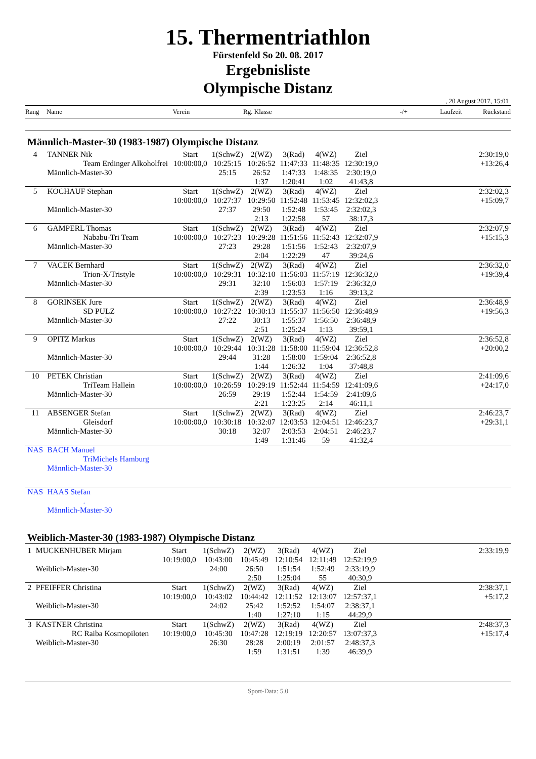15. Thermentriathlon
Fürstenfeld So 20. 08. 2017
Ergebnisliste
Olympische Distanz
, 20 August 2017, 15:01
Rang Name Verein Rg. Klasse -/+ Laufzeit Rückstand
Männlich-Master-30 (1983-1987) Olympische Distanz
| 4 | TANNER Nik | Start | 1(SchwZ) | 2(WZ) | 3(Rad) | 4(WZ) | Ziel | 2:30:19,0 |
| | Team Erdinger Alkoholfrei | 10:00:00,0 | 10:25:15 | 10:26:52 | 11:47:33 | 11:48:35 | 12:30:19,0 | +13:26,4 |
| | Männlich-Master-30 | | 25:15 | 26:52 | 1:47:33 | 1:48:35 | 2:30:19,0 | |
| | | | | 1:37 | 1:20:41 | 1:02 | 41:43,8 | |
| 5 | KOCHAUF Stephan | Start | 1(SchwZ) | 2(WZ) | 3(Rad) | 4(WZ) | Ziel | 2:32:02,3 |
| | | 10:00:00,0 | 10:27:37 | 10:29:50 | 11:52:48 | 11:53:45 | 12:32:02,3 | +15:09,7 |
| | Männlich-Master-30 | | 27:37 | 29:50 | 1:52:48 | 1:53:45 | 2:32:02,3 | |
| | | | | 2:13 | 1:22:58 | 57 | 38:17,3 | |
| 6 | GAMPERL Thomas | Start | 1(SchwZ) | 2(WZ) | 3(Rad) | 4(WZ) | Ziel | 2:32:07,9 |
| | Nababu-Tri Team | 10:00:00,0 | 10:27:23 | 10:29:28 | 11:51:56 | 11:52:43 | 12:32:07,9 | +15:15,3 |
| | Männlich-Master-30 | | 27:23 | 29:28 | 1:51:56 | 1:52:43 | 2:32:07,9 | |
| | | | | 2:04 | 1:22:29 | 47 | 39:24,6 | |
| 7 | VACEK Bernhard | Start | 1(SchwZ) | 2(WZ) | 3(Rad) | 4(WZ) | Ziel | 2:36:32,0 |
| | Trion-X/Tristyle | 10:00:00,0 | 10:29:31 | 10:32:10 | 11:56:03 | 11:57:19 | 12:36:32,0 | +19:39,4 |
| | Männlich-Master-30 | | 29:31 | 32:10 | 1:56:03 | 1:57:19 | 2:36:32,0 | |
| | | | | 2:39 | 1:23:53 | 1:16 | 39:13,2 | |
| 8 | GORINSEK Jure | Start | 1(SchwZ) | 2(WZ) | 3(Rad) | 4(WZ) | Ziel | 2:36:48,9 |
| | SD PULZ | 10:00:00,0 | 10:27:22 | 10:30:13 | 11:55:37 | 11:56:50 | 12:36:48,9 | +19:56,3 |
| | Männlich-Master-30 | | 27:22 | 30:13 | 1:55:37 | 1:56:50 | 2:36:48,9 | |
| | | | | 2:51 | 1:25:24 | 1:13 | 39:59,1 | |
| 9 | OPITZ Markus | Start | 1(SchwZ) | 2(WZ) | 3(Rad) | 4(WZ) | Ziel | 2:36:52,8 |
| | | 10:00:00,0 | 10:29:44 | 10:31:28 | 11:58:00 | 11:59:04 | 12:36:52,8 | +20:00,2 |
| | Männlich-Master-30 | | 29:44 | 31:28 | 1:58:00 | 1:59:04 | 2:36:52,8 | |
| | | | | 1:44 | 1:26:32 | 1:04 | 37:48,8 | |
| 10 | PETEK Christian | Start | 1(SchwZ) | 2(WZ) | 3(Rad) | 4(WZ) | Ziel | 2:41:09,6 |
| | TriTeam Hallein | 10:00:00,0 | 10:26:59 | 10:29:19 | 11:52:44 | 11:54:59 | 12:41:09,6 | +24:17,0 |
| | Männlich-Master-30 | | 26:59 | 29:19 | 1:52:44 | 1:54:59 | 2:41:09,6 | |
| | | | | 2:21 | 1:23:25 | 2:14 | 46:11,1 | |
| 11 | ABSENGER Stefan | Start | 1(SchwZ) | 2(WZ) | 3(Rad) | 4(WZ) | Ziel | 2:46:23,7 |
| | Gleisdorf | 10:00:00,0 | 10:30:18 | 10:32:07 | 12:03:53 | 12:04:51 | 12:46:23,7 | +29:31,1 |
| | Männlich-Master-30 | | 30:18 | 32:07 | 2:03:53 | 2:04:51 | 2:46:23,7 | |
| | | | | 1:49 | 1:31:46 | 59 | 41:32,4 | |
| NAS | BACH Manuel | | | | | | | |
| | TriMichels Hamburg | | | | | | | |
| | Männlich-Master-30 | | | | | | | |
| NAS | HAAS Stefan | | | | | | | |
| | . | | | | | | | |
| | Männlich-Master-30 | | | | | | | |
Weiblich-Master-30 (1983-1987) Olympische Distanz
| 1 | MUCKENHUBER Mirjam | Start | 1(SchwZ) | 2(WZ) | 3(Rad) | 4(WZ) | Ziel | 2:33:19,9 |
| | | 10:19:00,0 | 10:43:00 | 10:45:49 | 12:10:54 | 12:11:49 | 12:52:19,9 | |
| | Weiblich-Master-30 | | 24:00 | 26:50 | 1:51:54 | 1:52:49 | 2:33:19,9 | |
| | | | | 2:50 | 1:25:04 | 55 | 40:30,9 | |
| 2 | PFEIFFER Christina | Start | 1(SchwZ) | 2(WZ) | 3(Rad) | 4(WZ) | Ziel | 2:38:37,1 |
| | | 10:19:00,0 | 10:43:02 | 10:44:42 | 12:11:52 | 12:13:07 | 12:57:37,1 | +5:17,2 |
| | Weiblich-Master-30 | | 24:02 | 25:42 | 1:52:52 | 1:54:07 | 2:38:37,1 | |
| | | | | 1:40 | 1:27:10 | 1:15 | 44:29,9 | |
| 3 | KASTNER Christina | Start | 1(SchwZ) | 2(WZ) | 3(Rad) | 4(WZ) | Ziel | 2:48:37,3 |
| | RC Raiba Kosmopiloten | 10:19:00,0 | 10:45:30 | 10:47:28 | 12:19:19 | 12:20:57 | 13:07:37,3 | +15:17,4 |
| | Weiblich-Master-30 | | 26:30 | 28:28 | 2:00:19 | 2:01:57 | 2:48:37,3 | |
| | | | | 1:59 | 1:31:51 | 1:39 | 46:39,9 | |
Sport-Data: 5.0